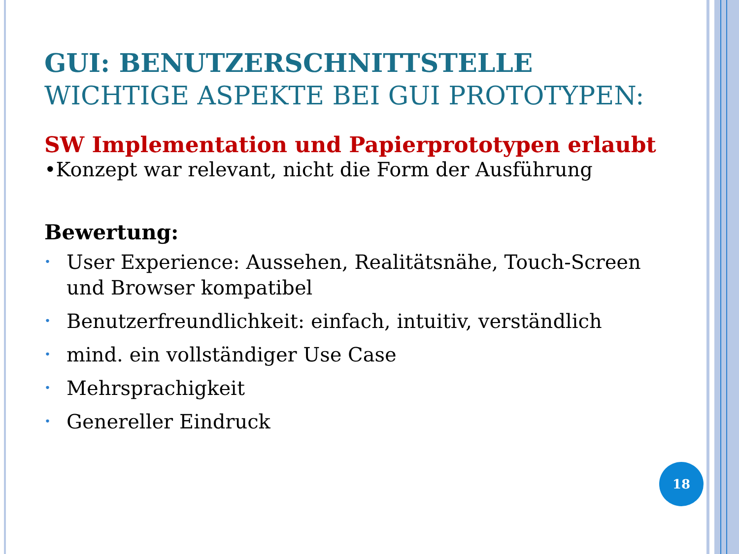GUI: BENUTZERSCHNITTSTELLE
WICHTIGE ASPEKTE BEI GUI PROTOTYPEN:
SW Implementation und Papierprototypen erlaubt
•Konzept war relevant, nicht die Form der Ausführung
Bewertung:
• User Experience: Aussehen, Realitätsnähe, Touch-Screen und Browser kompatibel
• Benutzerfreundlichkeit: einfach, intuitiv, verständlich
• mind. ein vollständiger Use Case
• Mehrsprachigkeit
• Genereller Eindruck
18